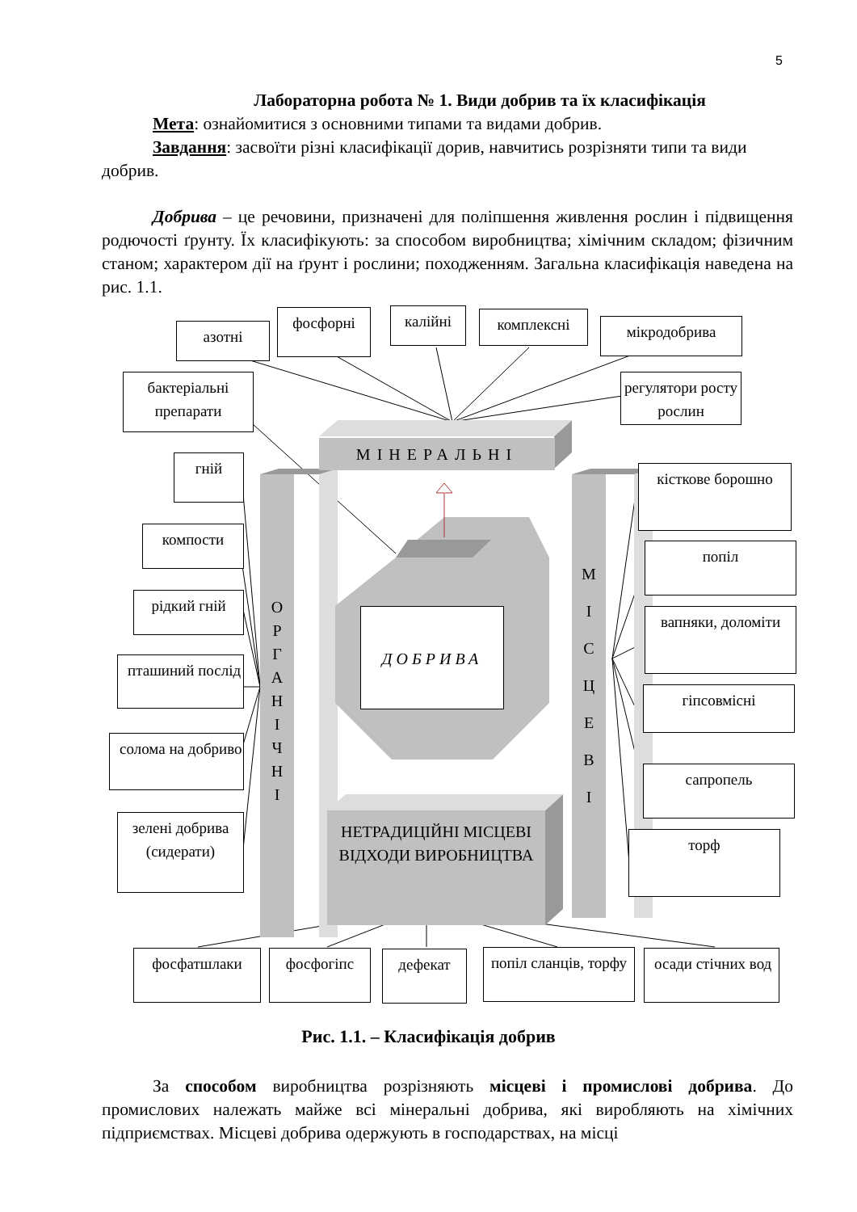5
Лабораторна робота № 1. Види добрив та їх класифікація
Мета: ознайомитися з основними типами та видами добрив.
Завдання: засвоїти різні класифікації дорив, навчитись розрізняти типи та види добрив.
Добрива – це речовини, призначені для поліпшення живлення рослин і підвищення родючості ґрунту. Їх класифікують: за способом виробництва; хімічним складом; фізичним станом; характером дії на ґрунт і рослини; походженням. Загальна класифікація наведена на рис. 1.1.
азотні
фосфорні калійні комплексні мікродобрива
бактеріальні препарати
регулятори росту рослин
МІНЕРАЛЬНІ
О
Р
Г
А
Н
І
Ч
Н
І
М
І
С
Ц
Е
В
І
ДОБРИВА
НЕТРАДИЦІЙНІ МІСЦЕВІ ВІДХОДИ ВИРОБНИЦТВА
гній
компости
рідкий гній
пташиний послід
солома на добриво
зелені добрива (сидерати)
кісткове борошно
попіл
вапняки, доломіти
гіпсовмісні
сапропель
торф
фосфатшлаки фосфогіпс дефекат
попіл сланців, торфу
осади стічних вод
Рис. 1.1. – Класифікація добрив
За способом виробництва розрізняють місцеві і промислові добрива. До промислових належать майже всі мінеральні добрива, які виробляють на хімічних підприємствах. Місцеві добрива одержують в господарствах, на місці